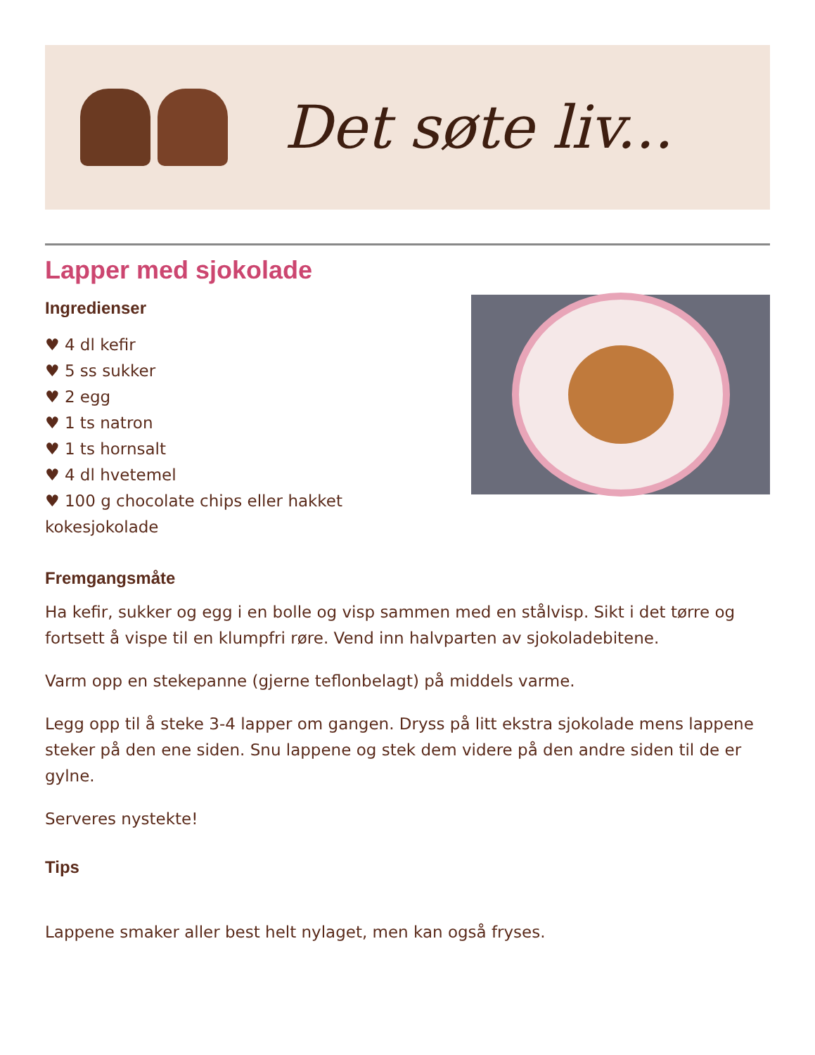Det søte liv...
Lapper med sjokolade
Ingredienser
♥ 4 dl kefir
♥ 5 ss sukker
♥ 2 egg
♥ 1 ts natron
♥ 1 ts hornsalt
♥ 4 dl hvetemel
♥ 100 g chocolate chips eller hakket kokesjokolade
Fremgangsmåte
Ha kefir, sukker og egg i en bolle og visp sammen med en stålvisp. Sikt i det tørre og fortsett å vispe til en klumpfri røre. Vend inn halvparten av sjokoladebitene.
Varm opp en stekepanne (gjerne teflonbelagt) på middels varme.
Legg opp til å steke 3-4 lapper om gangen. Dryss på litt ekstra sjokolade mens lappene steker på den ene siden. Snu lappene og stek dem videre på den andre siden til de er gylne.
Serveres nystekte!
Tips
Lappene smaker aller best helt nylaget, men kan også fryses.